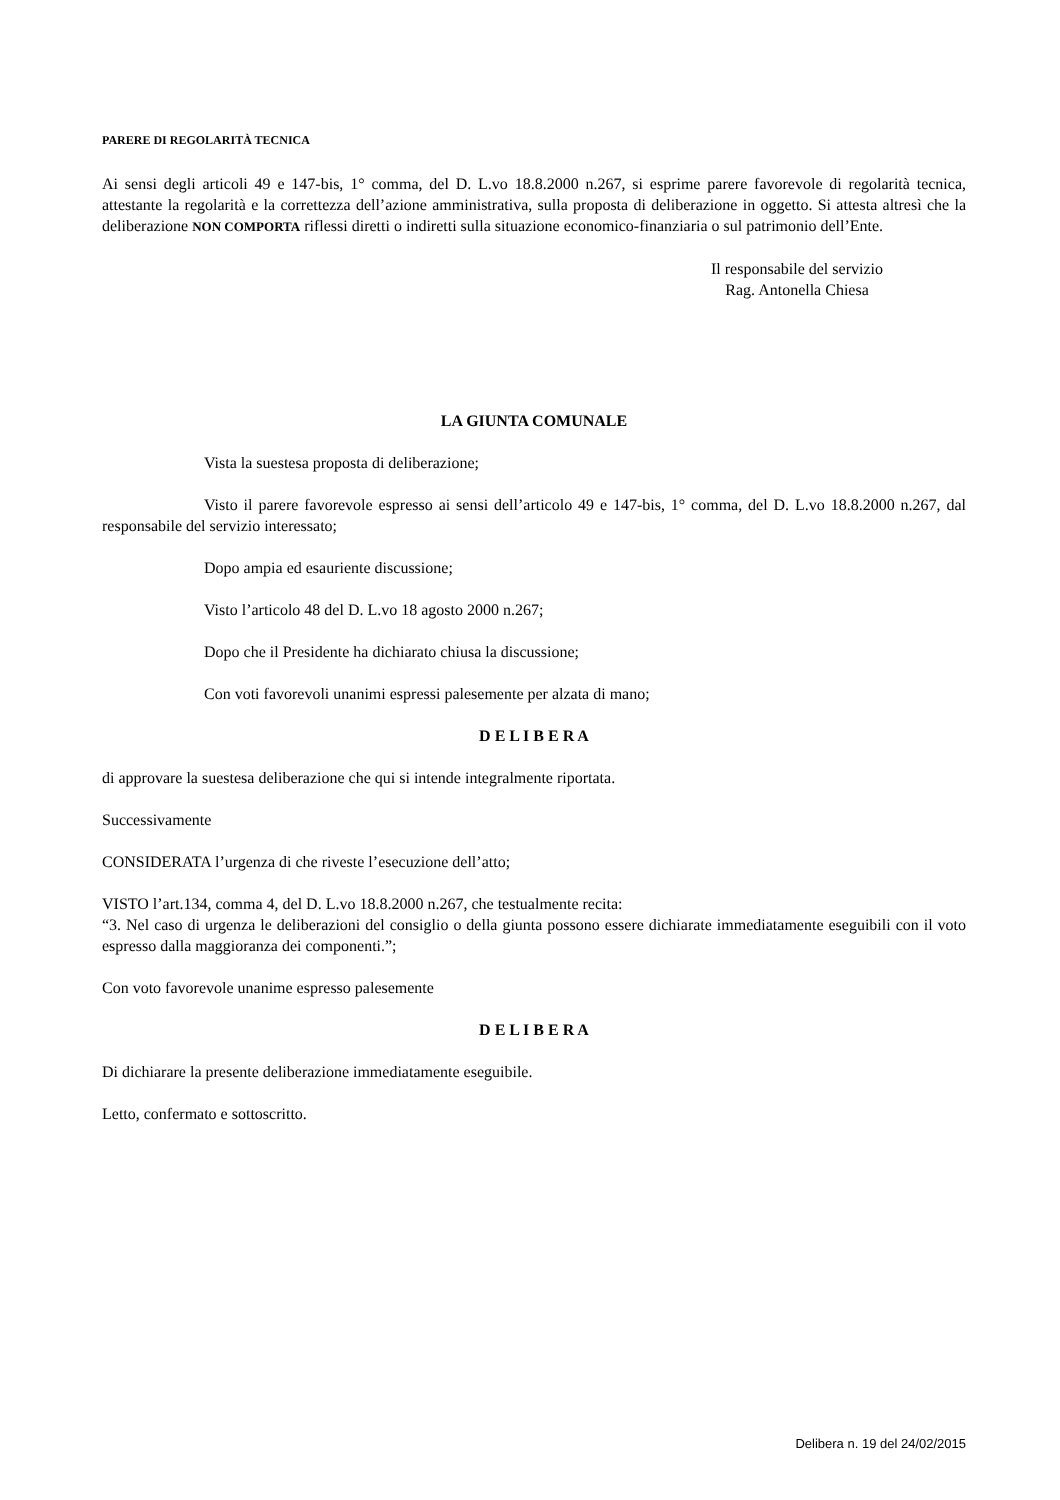PARERE DI REGOLARITÀ TECNICA
Ai sensi degli articoli 49 e 147-bis, 1° comma, del D. L.vo 18.8.2000 n.267, si esprime parere favorevole di regolarità tecnica, attestante la regolarità e la correttezza dell’azione amministrativa, sulla proposta di deliberazione in oggetto. Si attesta altresì che la deliberazione NON COMPORTA riflessi diretti o indiretti sulla situazione economico-finanziaria o sul patrimonio dell’Ente.
Il responsabile del servizio
Rag. Antonella Chiesa
LA GIUNTA COMUNALE
Vista la suestesa proposta di deliberazione;
Visto il parere favorevole espresso ai sensi dell’articolo 49 e 147-bis, 1° comma, del D. L.vo 18.8.2000 n.267, dal responsabile del servizio interessato;
Dopo ampia ed esauriente discussione;
Visto l’articolo 48 del D. L.vo 18 agosto 2000 n.267;
Dopo che il Presidente ha dichiarato chiusa la discussione;
Con voti favorevoli unanimi espressi palesemente per alzata di mano;
D E L I B E R A
di approvare la suestesa deliberazione che qui si intende integralmente riportata.
Successivamente
CONSIDERATA l’urgenza di che riveste l’esecuzione dell’atto;
VISTO l’art.134, comma 4, del D. L.vo 18.8.2000 n.267, che testualmente recita:
“3. Nel caso di urgenza le deliberazioni del consiglio o della giunta possono essere dichiarate immediatamente eseguibili con il voto espresso dalla maggioranza dei componenti.”;
Con voto favorevole unanime espresso palesemente
D E L I B E R A
Di dichiarare la presente deliberazione immediatamente eseguibile.
Letto, confermato e sottoscritto.
Delibera n. 19 del 24/02/2015